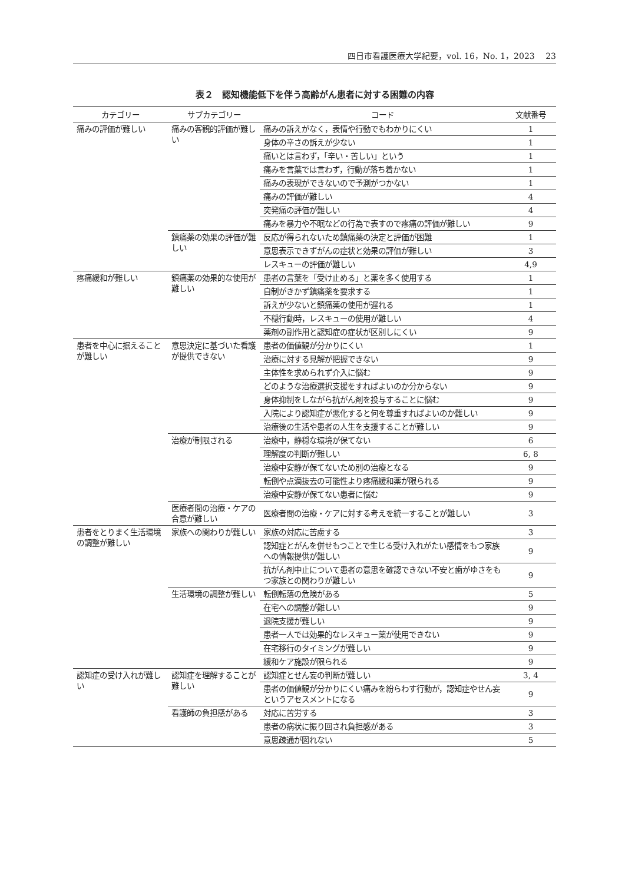四日市看護医療大学紀要，vol. 16，No. 1，2023　 23
表２　認知機能低下を伴う高齢がん患者に対する困難の内容
| カテゴリー | サブカテゴリー | コード | 文献番号 |
| --- | --- | --- | --- |
| 痛みの評価が難しい | 痛みの客観的評価が難しい | 痛みの訴えがなく，表情や行動でもわかりにくい | 1 |
| | | 身体の辛さの訴えが少ない | 1 |
| | | 痛いとは言わず，「辛い・苦しい」という | 1 |
| | | 痛みを言葉では言わず，行動が落ち着かない | 1 |
| | | 痛みの表現ができないので予測がつかない | 1 |
| | | 痛みの評価が難しい | 4 |
| | | 突発痛の評価が難しい | 4 |
| | | 痛みを暴力や不眠などの行為で表すので疼痛の評価が難しい | 9 |
| | 鎮痛薬の効果の評価が難しい | 反応が得られないため鎮痛薬の決定と評価が困難 | 1 |
| | | 意思表示できずがんの症状と効果の評価が難しい | 3 |
| | | レスキューの評価が難しい | 4,9 |
| 疼痛緩和が難しい | 鎮痛薬の効果的な使用が難しい | 患者の言葉を「受け止める」と薬を多く使用する | 1 |
| | | 自制がきかず鎮痛薬を要求する | 1 |
| | | 訴えが少ないと鎮痛薬の使用が遅れる | 1 |
| | | 不穏行動時，レスキューの使用が難しい | 4 |
| | | 薬剤の副作用と認知症の症状が区別しにくい | 9 |
| 患者を中心に据えることが難しい | 意思決定に基づいた看護が提供できない | 患者の価値観が分かりにくい | 1 |
| | | 治療に対する見解が把握できない | 9 |
| | | 主体性を求められず介入に悩む | 9 |
| | | どのような治療選択支援をすればよいのか分からない | 9 |
| | | 身体抑制をしながら抗がん剤を投与することに悩む | 9 |
| | | 入院により認知症が悪化すると何を尊重すればよいのか難しい | 9 |
| | | 治療後の生活や患者の人生を支援することが難しい | 9 |
| | 治療が制限される | 治療中，静穏な環境が保てない | 6 |
| | | 理解度の判断が難しい | 6, 8 |
| | | 治療中安静が保てないため別の治療となる | 9 |
| | | 転倒や点滴抜去の可能性より疼痛緩和薬が限られる | 9 |
| | | 治療中安静が保てない患者に悩む | 9 |
| | 医療者間の治療・ケアの合意が難しい | 医療者間の治療・ケアに対する考えを統一することが難しい | 3 |
| 患者をとりまく生活環境の調整が難しい | 家族への関わりが難しい | 家族の対応に苦慮する | 3 |
| | | 認知症とがんを併せもつことで生じる受け入れがたい感情をもつ家族への情報提供が難しい | 9 |
| | | 抗がん剤中止について患者の意思を確認できない不安と歯がゆさをもつ家族との関わりが難しい | 9 |
| | 生活環境の調整が難しい | 転倒転落の危険がある | 5 |
| | | 在宅への調整が難しい | 9 |
| | | 退院支援が難しい | 9 |
| | | 患者一人では効果的なレスキュー薬が使用できない | 9 |
| | | 在宅移行のタイミングが難しい | 9 |
| | | 緩和ケア施設が限られる | 9 |
| 認知症の受け入れが難しい | 認知症を理解することが難しい | 認知症とせん妄の判断が難しい | 3, 4 |
| | | 患者の価値観が分かりにくい痛みを紛らわす行動が，認知症やせん妄というアセスメントになる | 9 |
| | 看護師の負担感がある | 対応に苦労する | 3 |
| | | 患者の病状に振り回され負担感がある | 3 |
| | | 意思疎通が図れない | 5 |